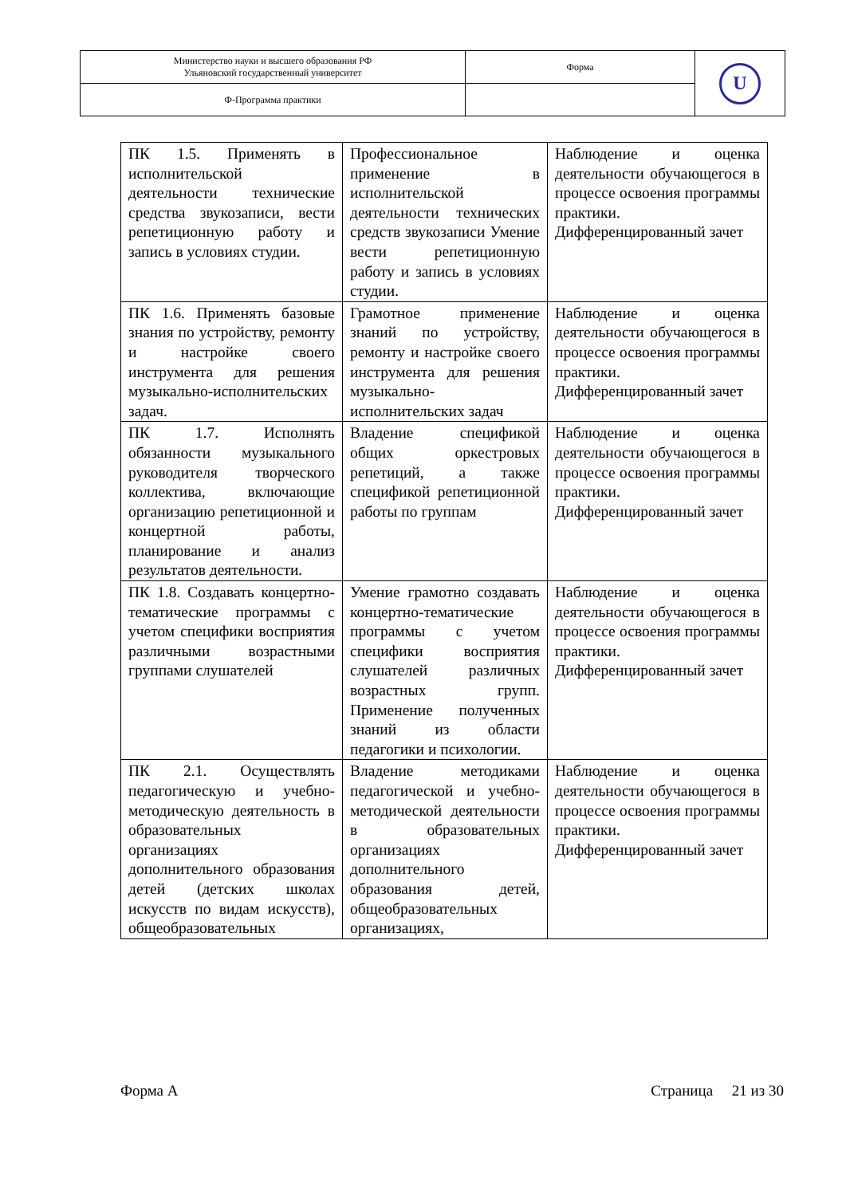| Министерство науки и высшего образования РФ Ульяновский государственный университет | Форма | U |
| Ф-Программа практики | | |
| ПК 1.5. Применять в исполнительской деятельности технические средства звукозаписи, вести репетиционную работу и запись в условиях студии. | Профессиональное применение в исполнительской деятельности технических средств звукозаписи Умение вести репетиционную работу и запись в условиях студии. | Наблюдение и оценка деятельности обучающегося в процессе освоения программы практики. Дифференцированный зачет |
| ПК 1.6. Применять базовые знания по устройству, ремонту и настройке своего инструмента для решения музыкально-исполнительских задач. | Грамотное применение знаний по устройству, ремонту и настройке своего инструмента для решения музыкально-исполнительских задач | Наблюдение и оценка деятельности обучающегося в процессе освоения программы практики. Дифференцированный зачет |
| ПК 1.7. Исполнять обязанности музыкального руководителя творческого коллектива, включающие организацию репетиционной и концертной работы, планирование и анализ результатов деятельности. | Владение спецификой общих оркестровых репетиций, а также спецификой репетиционной работы по группам | Наблюдение и оценка деятельности обучающегося в процессе освоения программы практики. Дифференцированный зачет |
| ПК 1.8. Создавать концертно-тематические программы с учетом специфики восприятия различными возрастными группами слушателей | Умение грамотно создавать концертно-тематические программы с учетом специфики восприятия слушателей различных возрастных групп. Применение полученных знаний из области педагогики и психологии. | Наблюдение и оценка деятельности обучающегося в процессе освоения программы практики. Дифференцированный зачет |
| ПК 2.1. Осуществлять педагогическую и учебно-методическую деятельность в образовательных организациях дополнительного образования детей (детских школах искусств по видам искусств), общеобразовательных | Владение методиками педагогической и учебно-методической деятельности в образовательных организациях дополнительного образования детей, общеобразовательных организациях, | Наблюдение и оценка деятельности обучающегося в процессе освоения программы практики. Дифференцированный зачет |
Форма А Страница 21 из 30